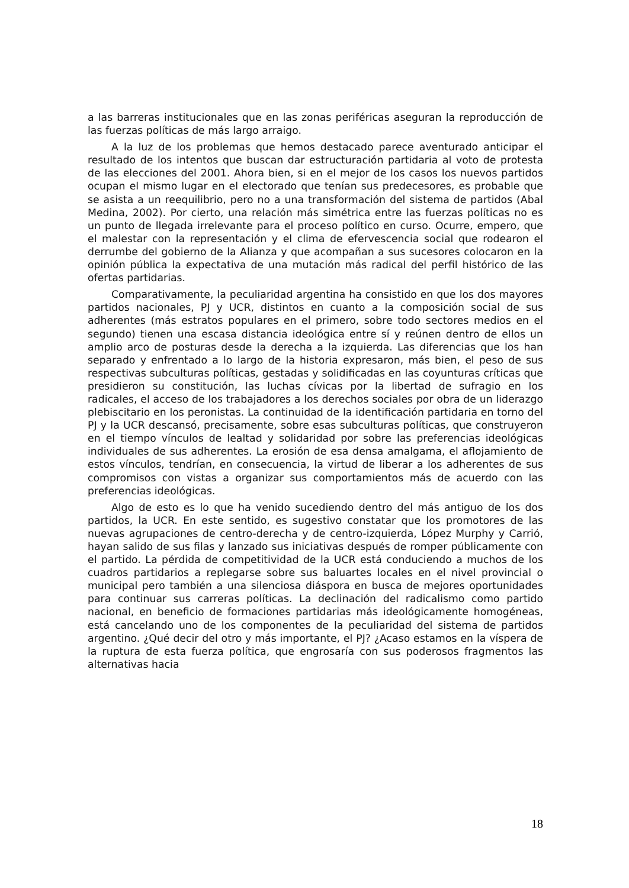a las barreras institucionales que en las zonas periféricas aseguran la reproducción de las fuerzas políticas de más largo arraigo.
A la luz de los problemas que hemos destacado parece aventurado anticipar el resultado de los intentos que buscan dar estructuración partidaria al voto de protesta de las elecciones del 2001. Ahora bien, si en el mejor de los casos los nuevos partidos ocupan el mismo lugar en el electorado que tenían sus predecesores, es probable que se asista a un reequilibrio, pero no a una transformación del sistema de partidos (Abal Medina, 2002). Por cierto, una relación más simétrica entre las fuerzas políticas no es un punto de llegada irrelevante para el proceso político en curso. Ocurre, empero, que el malestar con la representación y el clima de efervescencia social que rodearon el derrumbe del gobierno de la Alianza y que acompañan a sus sucesores colocaron en la opinión pública la expectativa de una mutación más radical del perfil histórico de las ofertas partidarias.
Comparativamente, la peculiaridad argentina ha consistido en que los dos mayores partidos nacionales, PJ y UCR, distintos en cuanto a la composición social de sus adherentes (más estratos populares en el primero, sobre todo sectores medios en el segundo) tienen una escasa distancia ideológica entre sí y reúnen dentro de ellos un amplio arco de posturas desde la derecha a la izquierda. Las diferencias que los han separado y enfrentado a lo largo de la historia expresaron, más bien, el peso de sus respectivas subculturas políticas, gestadas y solidificadas en las coyunturas críticas que presidieron su constitución, las luchas cívicas por la libertad de sufragio en los radicales, el acceso de los trabajadores a los derechos sociales por obra de un liderazgo plebiscitario en los peronistas. La continuidad de la identificación partidaria en torno del PJ y la UCR descansó, precisamente, sobre esas subculturas políticas, que construyeron en el tiempo vínculos de lealtad y solidaridad por sobre las preferencias ideológicas individuales de sus adherentes. La erosión de esa densa amalgama, el aflojamiento de estos vínculos, tendrían, en consecuencia, la virtud de liberar a los adherentes de sus compromisos con vistas a organizar sus comportamientos más de acuerdo con las preferencias ideológicas.
Algo de esto es lo que ha venido sucediendo dentro del más antiguo de los dos partidos, la UCR. En este sentido, es sugestivo constatar que los promotores de las nuevas agrupaciones de centro-derecha y de centro-izquierda, López Murphy y Carrió, hayan salido de sus filas y lanzado sus iniciativas después de romper públicamente con el partido. La pérdida de competitividad de la UCR está conduciendo a muchos de los cuadros partidarios a replegarse sobre sus baluartes locales en el nivel provincial o municipal pero también a una silenciosa diáspora en busca de mejores oportunidades para continuar sus carreras políticas. La declinación del radicalismo como partido nacional, en beneficio de formaciones partidarias más ideológicamente homogéneas, está cancelando uno de los componentes de la peculiaridad del sistema de partidos argentino. ¿Qué decir del otro y más importante, el PJ? ¿Acaso estamos en la víspera de la ruptura de esta fuerza política, que engrosaría con sus poderosos fragmentos las alternativas hacia
18